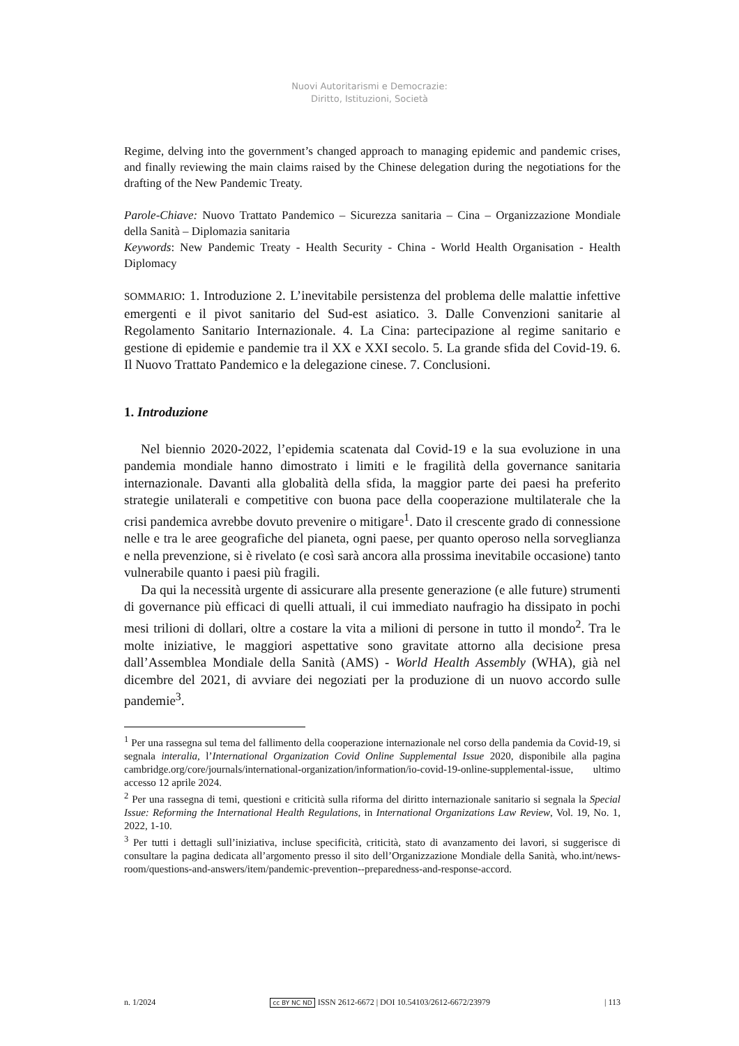Nuovi Autoritarismi e Democrazie:
Diritto, Istituzioni, Società
Regime, delving into the government’s changed approach to managing epidemic and pandemic crises, and finally reviewing the main claims raised by the Chinese delegation during the negotiations for the drafting of the New Pandemic Treaty.
Parole-Chiave: Nuovo Trattato Pandemico – Sicurezza sanitaria – Cina – Organizzazione Mondiale della Sanità – Diplomazia sanitaria
Keywords: New Pandemic Treaty - Health Security - China - World Health Organisation - Health Diplomacy
SOMMARIO: 1. Introduzione 2. L’inevitabile persistenza del problema delle malattie infettive emergenti e il pivot sanitario del Sud-est asiatico. 3. Dalle Convenzioni sanitarie al Regolamento Sanitario Internazionale. 4. La Cina: partecipazione al regime sanitario e gestione di epidemie e pandemie tra il XX e XXI secolo. 5. La grande sfida del Covid-19. 6. Il Nuovo Trattato Pandemico e la delegazione cinese. 7. Conclusioni.
1. Introduzione
Nel biennio 2020-2022, l’epidemia scatenata dal Covid-19 e la sua evoluzione in una pandemia mondiale hanno dimostrato i limiti e le fragilità della governance sanitaria internazionale. Davanti alla globalità della sfida, la maggior parte dei paesi ha preferito strategie unilaterali e competitive con buona pace della cooperazione multilaterale che la crisi pandemica avrebbe dovuto prevenire o mitigare<sup>1</sup>. Dato il crescente grado di connessione nelle e tra le aree geografiche del pianeta, ogni paese, per quanto operoso nella sorveglianza e nella prevenzione, si è rivelato (e così sarà ancora alla prossima inevitabile occasione) tanto vulnerabile quanto i paesi più fragili.
Da qui la necessità urgente di assicurare alla presente generazione (e alle future) strumenti di governance più efficaci di quelli attuali, il cui immediato naufragio ha dissipato in pochi mesi trilioni di dollari, oltre a costare la vita a milioni di persone in tutto il mondo<sup>2</sup>. Tra le molte iniziative, le maggiori aspettative sono gravitate attorno alla decisione presa dall’Assemblea Mondiale della Sanità (AMS) - World Health Assembly (WHA), già nel dicembre del 2021, di avviare dei negoziati per la produzione di un nuovo accordo sulle pandemie<sup>3</sup>.
<sup>1</sup> Per una rassegna sul tema del fallimento della cooperazione internazionale nel corso della pandemia da Covid-19, si segnala interalia, l’International Organization Covid Online Supplemental Issue 2020, disponibile alla pagina cambridge.org/core/journals/international-organization/information/io-covid-19-online-supplemental-issue, ultimo accesso 12 aprile 2024.
<sup>2</sup> Per una rassegna di temi, questioni e criticità sulla riforma del diritto internazionale sanitario si segnala la Special Issue: Reforming the International Health Regulations, in International Organizations Law Review, Vol. 19, No. 1, 2022, 1-10.
<sup>3</sup> Per tutti i dettagli sull’iniziativa, incluse specificità, criticità, stato di avanzamento dei lavori, si suggerisce di consultare la pagina dedicata all’argomento presso il sito dell’Organizzazione Mondiale della Sanità, who.int/news-room/questions-and-answers/item/pandemic-prevention--preparedness-and-response-accord.
n. 1/2024 cc BY NC ND ISSN 2612-6672 | DOI 10.54103/2612-6672/23979 | 113